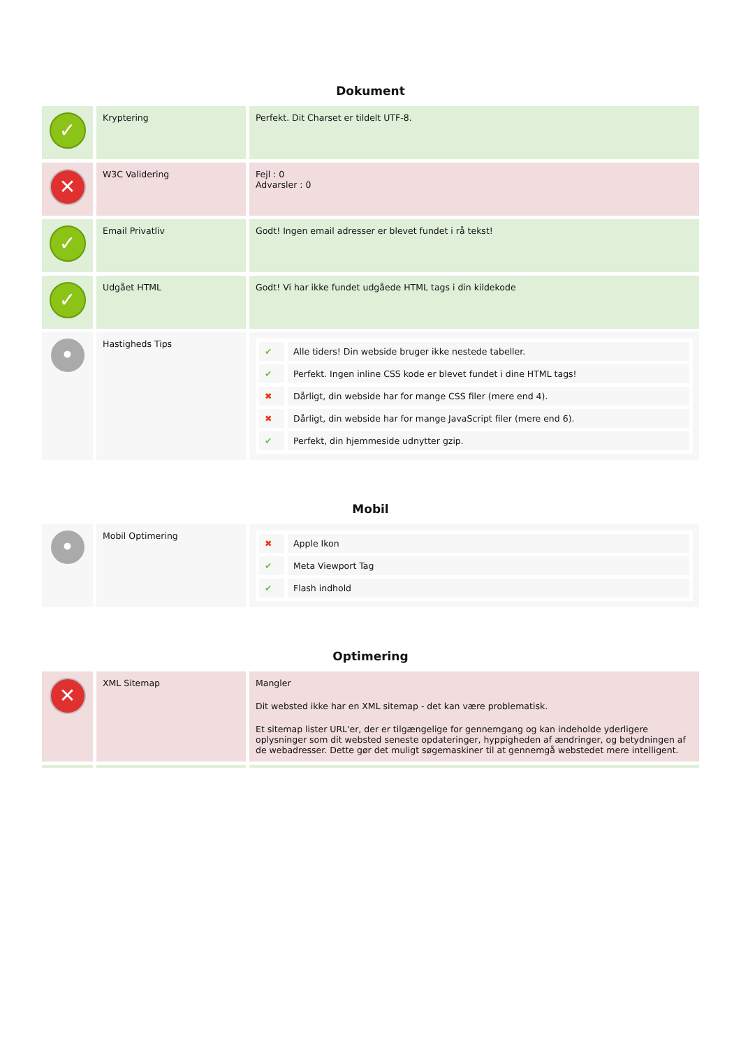Dokument
| ✓ | Kryptering | Perfekt. Dit Charset er tildelt UTF-8. |
| ✕ | W3C Validering | Fejl : 0 Advarsler : 0 |
| ✓ | Email Privatliv | Godt! Ingen email adresser er blevet fundet i rå tekst! |
| ✓ | Udgået HTML | Godt! Vi har ikke fundet udgåede HTML tags i din kildekode |
| • | Hastigheds Tips | / ✔ / Alle tiders! Din webside bruger ikke nestede tabeller. / / ✔ / Perfekt. Ingen inline CSS kode er blevet fundet i dine HTML tags! / / ✖ / Dårligt, din webside har for mange CSS filer (mere end 4). / / ✖ / Dårligt, din webside har for mange JavaScript filer (mere end 6). / / ✔ / Perfekt, din hjemmeside udnytter gzip. / |
Mobil
| • | Mobil Optimering | / ✖ / Apple Ikon / / ✔ / Meta Viewport Tag / / ✔ / Flash indhold / |
Optimering
| ✕ | XML Sitemap | Mangler Dit websted ikke har en XML sitemap - det kan være problematisk. Et sitemap lister URL'er, der er tilgængelige for gennemgang og kan indeholde yderligere oplysninger som dit websted seneste opdateringer, hyppigheden af ændringer, og betydningen af de webadresser. Dette gør det muligt søgemaskiner til at gennemgå webstedet mere intelligent. |